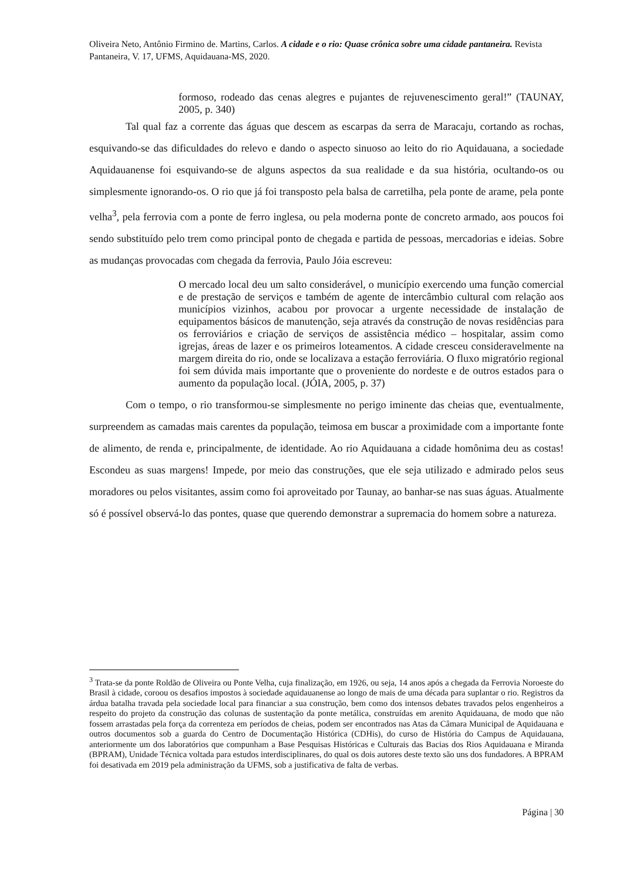Oliveira Neto, Antônio Firmino de. Martins, Carlos. A cidade e o rio: Quase crônica sobre uma cidade pantaneira. Revista Pantaneira, V. 17, UFMS, Aquidauana-MS, 2020.
formoso, rodeado das cenas alegres e pujantes de rejuvenescimento geral!” (TAUNAY, 2005, p. 340)
Tal qual faz a corrente das águas que descem as escarpas da serra de Maracaju, cortando as rochas, esquivando-se das dificuldades do relevo e dando o aspecto sinuoso ao leito do rio Aquidauana, a sociedade Aquidauanense foi esquivando-se de alguns aspectos da sua realidade e da sua história, ocultando-os ou simplesmente ignorando-os. O rio que já foi transposto pela balsa de carretilha, pela ponte de arame, pela ponte velha<sup>3</sup>, pela ferrovia com a ponte de ferro inglesa, ou pela moderna ponte de concreto armado, aos poucos foi sendo substituído pelo trem como principal ponto de chegada e partida de pessoas, mercadorias e ideias. Sobre as mudanças provocadas com chegada da ferrovia, Paulo Jóia escreveu:
O mercado local deu um salto considerável, o município exercendo uma função comercial e de prestação de serviços e também de agente de intercâmbio cultural com relação aos municípios vizinhos, acabou por provocar a urgente necessidade de instalação de equipamentos básicos de manutenção, seja através da construção de novas residências para os ferroviários e criação de serviços de assistência médico – hospitalar, assim como igrejas, áreas de lazer e os primeiros loteamentos. A cidade cresceu consideravelmente na margem direita do rio, onde se localizava a estação ferroviária. O fluxo migratório regional foi sem dúvida mais importante que o proveniente do nordeste e de outros estados para o aumento da população local. (JÓIA, 2005, p. 37)
Com o tempo, o rio transformou-se simplesmente no perigo iminente das cheias que, eventualmente, surpreendem as camadas mais carentes da população, teimosa em buscar a proximidade com a importante fonte de alimento, de renda e, principalmente, de identidade. Ao rio Aquidauana a cidade homônima deu as costas! Escondeu as suas margens! Impede, por meio das construções, que ele seja utilizado e admirado pelos seus moradores ou pelos visitantes, assim como foi aproveitado por Taunay, ao banhar-se nas suas águas. Atualmente só é possível observá-lo das pontes, quase que querendo demonstrar a supremacia do homem sobre a natureza.
<sup>3</sup> Trata-se da ponte Roldão de Oliveira ou Ponte Velha, cuja finalização, em 1926, ou seja, 14 anos após a chegada da Ferrovia Noroeste do Brasil à cidade, coroou os desafios impostos à sociedade aquidauanense ao longo de mais de uma década para suplantar o rio. Registros da árdua batalha travada pela sociedade local para financiar a sua construção, bem como dos intensos debates travados pelos engenheiros a respeito do projeto da construção das colunas de sustentação da ponte metálica, construídas em arenito Aquidauana, de modo que não fossem arrastadas pela força da correnteza em períodos de cheias, podem ser encontrados nas Atas da Câmara Municipal de Aquidauana e outros documentos sob a guarda do Centro de Documentação Histórica (CDHis), do curso de História do Campus de Aquidauana, anteriormente um dos laboratórios que compunham a Base Pesquisas Históricas e Culturais das Bacias dos Rios Aquidauana e Miranda (BPRAM), Unidade Técnica voltada para estudos interdisciplinares, do qual os dois autores deste texto são uns dos fundadores. A BPRAM foi desativada em 2019 pela administração da UFMS, sob a justificativa de falta de verbas.
Página | 30